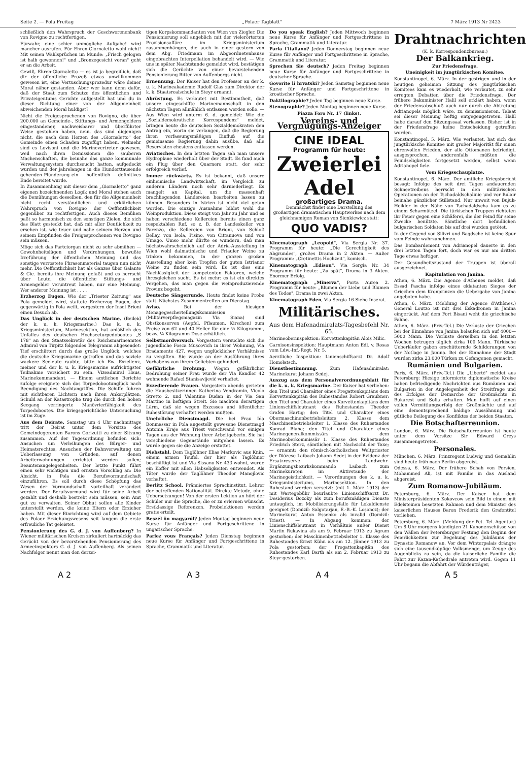Seite 2. — Pola Freitag „Polaer Tagblatt" 7 März 1913 Nr 2423
schließlich den Wahrspruch der Geschworenenbank von Rovigno zu rechtfertigen.
Fürwahr, eine schier unmögliche Aufgabe! wird mancher ausrufen. Für Ehren-Giornaletto wohl nicht! Mit seinen Wahlsprüchen im Munde: „Frisch gelogen ist halb gewonnen!" und „Bronzegesicht voran" geht er an die Arbeit.
Gewiß, Ehren-Giornaletto — es ist ja begreiflich, daß dir der öffentliche Prozeß etwas unwillkommen gewesen ist, eine Vertuschungsprozedur wäre deiner Moral näher gestanden. Aber wer kann denn dafür, daß der Staat zum Schutze des öffentlichen und Privateigentums Gerichte aufgestellt hat und du in dieser Richtung einer von der Allgemeinheit abweichenden Moral huldigst?
Nicht die Freigesprochenen von Rovigno, die über 200.000 an Gemeinde-, Stiftungs- und Armengeldern eingestandener, nachweisbarer und überführter Weise gestohlen haben, nein, das sind diejenigen nicht, die nach dem Herzen des „Giornaletto" der Gemeinde einen Schaden zugefügt haben, vielmehr sind es Lovisoni und die Marinevertreter gewesen, weil nach ihren Demissionen die sauberen Machenschaften, die beinahe das ganze kommunale Verwaltungssystem durchseucht hatten, aufgedeckt wurden und der jahrelangen in die Hunderttausende gehenden Plünderung ein — hoffentlich — definitives Ende bereitet wurde.
In Zusammenhang mit dieser dem „Giornaletto" ganz eigenen bezeichnenden Logik und Moral stehen auch die Bemühungen desselben, den für die Allgemeinheit nicht recht verständlichen und erklärlichen Wahrspruch von Rovigno der Oeffentlichkeit gegenüber zu rechtfertigen. Auch dieses Bemühen paßt so harmonisch zu den sonstigen Zielen, die sich das Blatt gesteckt hat, daß mit aller Deutlichkeit zu ersehen ist, wie teuer und nahe seinem Herzen und seinem Empfinden die Freigesprochenen von Rovigno sein müssen.
Möge sich das Parteiorgan nicht zu sehr abmühen — Gewohnheitslügen und Verdrehungen, bewußte Irreführung der öffentlichen Meinung und das sonstige verrostete Phrasenmaterial taugen nun nicht mehr. Die Oeffentlichkeit hat als Ganzes über Galante & Cie. bereits ihre Meinung gefaßt und es herrscht über Leute, die öffentliche Stiftungs- und Armengelder veruntreut haben, nur eine Meinung. Wer anderer Meinung ist . . . .
Erzherzog Eugen. Wie der „Triester Zeitung" aus Pola gemeldet wird, stattete Erzherzog Eugen, der gegenwärtig in Pola weilt, vorgestern der Insel Brioni einen Besuch ab.
Das Unglück in der deutschen Marine. (Beileid der k. u. k. Kriegsmarine.) Das k. u. k. Kriegsministerium, Marinesektion, hat anläßlich des Unfalles des deutschen Hochseetorpedobootes „S 178" an den Staatssekretär des Reichsmarineamtes Admiral von Tirpitz folgendes Telegramm abgesendet: Tief erschüttert durch das große Unglück, welches die deutsche Kriegsmarine getroffen und das soviele wackere Seeleute raubte, bitte ich Ew. Exzellenz, meiner und der k. u. k. Kriegsmarine aufrichtigster Teilnahme versichert zu sein. Vizeadmiral Haus, Marinekommandant. — Einem amtlichen Berichte zufolge ereignete sich das Torpedobootunglück nach Beendigung des Nachtangriffes. Die Schiffe fuhren mit sichtbaren Lichtern nach ihren Ankerplätzen. Schuld an der Katastrophe trug die durch den hohen Seegang verringerte Manövrierfähigkeit des Torpedobootes. Die kriegsgerichtliche Untersuchung ist im Zuge.
Aus dem Beirate. Samstag um 4 Uhr nachmittags tritt der Beirat unter dem Vorsitze des Gemeindegerenten Barons Gorizutti zu einer Sitzung zusammen. Auf der Tagesordnung befinden sich: Ansuchen um Verleihungen des Bürger- und Heimatsrechtes, Ansuchen der Bahnverwaltung um Ueberlassung von Gründen, auf denen Arbeiterwohnungen errichtet werden sollen; Beamtenangelegenheiten. Der letzte Punkt führt einen sehr wichtigen und ernsten Vorschlag an: Die Absicht, in Pola die Berufsvormundschaft einzuführen. Es soll durch diese Schöpfung das Wesen der Vormundschaft vorteilhaft verändert werden. Der Berufsvormund wird für seine Arbeit gezahlt und deshalb bestrebt sein müssen, sein Amt gut zu verwalten. Seiner Obhut sollen alle Kinder unterstellt werden, die keine Eltern oder Erzieher haben. Mit dieser Einrichtung wird auf dem Gebiete des Polaer Erziehungswesens seit langem die erste erfreuliche Tat geleistet.
Pensionierung des G. d. J. von Auffenberg? In Wiener militärischen Kreisen zirkuliert hartnäckig das Gerücht von der bevorstehenden Pensionierung des Armeeinspektors G. d. J. von Auffenberg. Als seinen Nachfolger nennt man den derzei-
tigen Korpskommandanten von Wien von Ziegler. Die Pensionierung soll angeblich mit der vielerörterten Provisionsaffäre im Kriegsministerium zusammenhängen, die auch in einer gestern von dem Abg. Friedmann im Abgeordnetenhause eingebrachten Interpellation behandelt wird. — Wie uns in später Nachtstunde gemeldet wird, bestätigen sich die Gerüchte von einer bevorstehenden Pensionierung Ritter von Auffenbergs nicht.
Ernennung. Der Kaiser hat den Professor an der k. u. k. Marineakademie Rudolf Glas zum Direktor der k. k. Staatsrealschule in Steyr ernannt.
Abrüstung. Es verlautet mit Bestimmtheit, daß unsere eingeschiffte Marinemannschaft in den nächsten Tagen allmählich entlassen werden solle. — Aus Wien wird unterm 6. d. gemeldet: Wie die „Sozialdemokratische Korrespondenz" meldet, bringen heute die deutschen Sozialdemokraten den Antrag ein, worin sie verlangen, daß die Regierung ihren verfassungsmäßigen Einfluß auf die gemeinsame Regierung dahin ausübe, daß alle Reservisten ehestens entlassen werden.
Aviatisches. In den letzten Tagen sah man unsere Hydroplane wiederholt über der Stadt. Es fand auch ein Flug über den Quarnero statt, der sehr erfolgreich verlief.
Immer rückwärts. Es ist bekannt, daß unsere einheimische Landwirtschaft, im Vergleich zu anderen Ländern noch sehr darniederliegt. Es mangelt an Kapital, um die massenhaft brachliegenden Ländereien bearbeiten lassen zu können. Besonders in Istrien ist nicht viel getan worden. Die einzige Ausnahme bildet wohl die Weinproduktion. Diese steigt von Jahr zu Jahr und es haben verschiedene Kellereien bereits einen ganz respektablen Ruf, so z. B. der Landeskeller von Parenzo, die Kellereien von Brioni, von Schloß Bellay, von Isola, Pisino, von Cittanuova und von Umago. Umso mehr dürfte es wundern, daß man höchstwahrscheinlich auf der Adria-Ausstellung in Wien wohl dalmatinische und Friauler Weine zu trinken bekommen, in der ganzen großen Ausstellung aber kein Tropfen der guten Istrianer Weine zu finden sein wird. Es ist dies eine Nachlässigkeit der kompetenten Faktoren, welche ihresgleichen sucht. Es ist mehr: es ist ein direktes Vergehen, das man gegen die weinproduzierende Provinz begeht.
Deutsche Sängerrunde. Heute findet keine Probe statt. Nächstes Zusammentreffen am Dienstag.
Aviso. Bei der hiesigen Menagegeschertellungskommission (Militärverpflegsmagazin Via Siana) sind Obstkonserven (Aepfel, Pflaumen, Kirschen) zum Preise von 62 und 40 Heller für eine ½ Kilogramm-, bezw. ¼ Kilogramm-Dose erhältlich.
Selbstmordversuch. Vorgestern versuchte sich die jugendliche Fosca Muscovich in ihrer Wohnung, Via Bradamente 427, wegen unglücklicher Verhältnisse zu vergiften. Sie wurde an der Ausführung ihres Vorhabens von ihrem Geliebten gehindert.
Gefährliche Drohung. Wegen gefährlicher Bedrohung seiner Frau wurde der Via Kandler 42 wohnende Rafael Stanisavljević verhaftet.
Exzedierende Frauen. Vorgestern abends gerieten die Hausbesitzerinnen Katherina Vendramin, Vicolo Stretto 2, und Valentine Budan in der Via San Martino in heftigen Streit. Sie machten derartigen Lärm, daß sie wegen Exzesses und öffentlicher Ruhestörung verhaftet werden mußten.
Unehrliche Dienstmagd. Die bei Frau Ida Bonmassar in Pola angestellt gewesene Dienstmagd Antonia Kraje aus Triest verschwand vor einigen Tagen aus der Wohnung ihrer Arbeitgeberin. Sie hat verschiedene Gegenstände mitgehen lassen. Es wurde gegen sie die Anzeige erstattet.
Diebstahl. Dem Taglöhner Elias Markovic aus Knin, einem armen Teufel, der hier als Taglöhner beschäftigt ist und Via Sissano Nr. 433 wohnt, wurde ein Koffer mit allen Habseligkeiten entwendet. Als Täter wurde der Taglöhner Theodor Manojlovic verhaftet.
Berlitz School. Prämiiertes Sprachinstitut. Lehrer der betreffenden Nationalität. Direkte Metode, ohne Uebersetzungen! Von der ersten Lektion an hört der Schüler nur die Sprache, die er zu erlernen wünscht. Erstklassige Referenzen. Probelektionen werden gratis erteilt.
Beszél ön magyarúl? Jeden Montag beginnen neue Kurse für Anfänger und Fortgeschrittene in ungarischer Sprache.
Parlez vous Français? Jeden Dienstag beginnen neue Kurse für Anfänger und Fortgeschrittene in Sprache, Grammatik und Literatur.
Do you speak English? Jeden Mittwoch beginnen neue Kurse für Anfänger und Fortgeschrittene in Sprache, Grammatik und Literatur.
Parla l'italiano? Jeden Donnerstag beginnen neue Kurse für Anfänger und Fortgeschrittene in Sprache, Grammatik und Literatur.
Sprechen Sie deutsch? Jeden Freitag beginnen neue Kurse für Anfänger und Fortgeschrittene in deutscher Sprache.
Govorite li hrvatski? Jeden Samstag beginnen neue Kurse für Anfänger und Fortgeschrittene in kroatischer Sprache.
Daktilographie? Jeden Tag beginnen neue Kurse.
Stenographie? Jeden Montag beginnen neue Kurse.
Piazza Foro Nr. 17 (links).
Vereins- und Vergnügungs-Anzeiger
CINE IDEAL
Programm für heute:
Zweierlei Adel
großartiges Drama.
Demnächst findet eine Darstellung des großartigen dramatischen Hauptwerkes nach dem gleichnamigen Roman von Sienkiewicz statt:
QUO VADIS?
Kinematograph „Leopold", Via Sergia Nr. 37. Programm für heute: „Die Gerechtigkeit des Abgrundes", großes Drama in 2 Akten. — Außer Programm: „Cretinettis Hochzeit", komisch.
Kinematograph „Edison", Via Sergia Nr. 34 Programm für heute: „Zu spät", Drama in 3 Akten. Enormer Erfolg.
Kinematograph „Minerva", Porta Aurea 2. Programm für heute: „Blumen der Liebe und Blumen des Todes", Drama in zwei Akten.
Kinematograph Eden, Via Sergia 16 Siehe Inserat.
Militärisches.
Aus dem Hafenadmiralats-Tagesbefehl Nr. 65.
Marineoberinspektion: Korvettenkapitän Alois Milic.
Garnisonsinspektion: Hauptmann Anton Edl. v. Rosas vom Ldw.-Inf.-Regt. Nr. 5.
Aerztliche Inspektion: Linienschiffsarzt Dr. Adolf Homolatsch.
Dienstbestimmung. Zum Hafenadmiralat: Marinekurat Johann Sedej.
Auszug aus dem Personalverordnungsblatt für die k. u. k. Kriegsmarine. Der Kaiser hat verliehen: den Titel und Charakter eines Fregattenkapitäns dem Korvettenkapitän des Ruhestandes Robert Graubner; den Titel und Charakter eines Korvettenkapitäns dem Linienschiffsleutnant des Ruhestandes Theodor Grafen Hartig; den Titel und Charakter eines Obermaschinenbetriebsleiters 2. Klasse dem Maschinenbetriebsleiter 1. Klasse des Ruhestandes Konrad Blaha; den Titel und Charakter eines Marinegeneralkommissärs dem Marineoberkommissär 1. Klasse des Ruhestandes Friedrich Sterz, sämtlichen mit Nachsicht der Taxe; — ernannt: den römisch-katholischen Weltpriester der Diözese Laibach Johann Sedej in der Evidenz der Ersatzreserve beim Landwehr-Ergänzungsbezirkskommando Laibach zum Marinekuraten im Aktivstande der Marinegeistlichkeit. — Verordnungen des k. u. k. Kriegsministeriums, Marinesektion. In den Ruhestand werden versetzt: (mit 1. März 1913) der mit Wartegebühr beurlaubte Linienschiffsarzt Dr. Desiderius Bozoky als zum berufsmäßigen Dienste untauglich, im Mobilisierungsfalle für Lokaldienste geeignet (Domizil: Salgotarjan, E.-B.-K. Losoncz); der Marinekurat Anton Essenko als invalid (Domizil: Triest). — In Abgang kommen: der Linienschiffsleutnant in Verhältnis außer Dienst Martin Rukavina als am 9. Februar 1913 zu Agram gestorben; der Maschinenbetriebsleiter 1. Klasse des Ruhestandes Ernst Kühn als am 12. Jänner 1913 zu Pola gestorben; der Fregattenkapitän des Ruhestandes Karl Barth als am 2. Februar 1913 zu Steyr gestorben.
Drahtnachrichten
(K. k. Korrespondenzbureau.)
Der Balkankrieg.
Zur Friedensfrage.
Uneinigkeit im jungtürkischen Komitee.
Konstantinopel, 6. März. In der gestrigen und in der heutigen geheimen Sitzung des jungtürkischen Komitees kam es wiederholt, wie verlautet, zu sehr erregten Debatten über die Friedensfrage. Der frühere Bakuminister Halil soll erklärt haben, wenn der Friedensabschluß auch nur durch die Abtretung Adrianopels möglich wäre, zu demissionieren. Talaat sei dieser Meinung heftig entgegengetreten. Halil habe darauf den Sitzungssaal verlassen. Bisher ist in der Friedensfrage keine Entscheidung getroffen worden.
Konstantinopel, 5. März. Wie verlautet, hat sich das jungtürkische Komitee mit großer Majorität für einen ehrenvollen Frieden, der alle Ottomanen befriedigt, ausgesprochen, anderenfalls müßten die Feindseligkeiten fortgesetzt werden, selbst wenn Adrianopel fiele.
Vom Kriegsschauplatze.
Konstantinopel, 6. März. Der amtliche Kriegsbericht besagt: Infolge des seit drei Tagen andauernden Schneetreibens herrscht in den militärischen Operationen an der Tschadaldschalinie und vor Bulair beinahe gänzlicher Stillstand. Nur unweit von Bujuk-Heikler in der Nähe von Tschadaldscha kam es zu einem Scharmützel. Die türkischen Truppen richteten ihr Feuer gegen eine Schäferei, die der Feind für seine Zwecke benützte. Sämtliche dort befindlichen bulgarischen Soldaten bis auf drei wurden getötet.
In der Gegend von Silivri und Bagdsche ist keine Spur vom Feinde wahrzunehmen.
Das Bombardement von Adrianopel dauerte in den drei letzten Tagen fort, doch war es nur am dritten Tage etwas heftiger.
Der Gesundheitszustand der Truppen ist überall ausgezeichnet.
Kapitulation von Janina.
Athen, 6. März. Die Agence d'Athènes meldet, daß Essad Pascha infolge eines eklatanten Sieges der Griechen dem Kronprinzen die Uebergabe von Janina angeboten habe.
Athen, 6. März. (Meldung der Agence d'Athènes.) General Loutzo ist mit drei Eskadronen in Janina eingerückt. Auf dem Fort Bisani weht die griechische Fahne.
Athen, 6. März. (Priv.-Tel.) Die Verluste der Griechen bei der Einnahme von Janina belaufen sich auf 4000—5000 Mann. Die Verluste derselben in den letzten Wochen betrugen täglich zirka 100 Mann. Türkische Ueberläufer gaben erschütternde Schilderungen von der Notlage in Janina. Bei der Einnahme der Stadt wurden zirka 23.000 Türken zu Gefangenen gemacht.
Rumänien und Bulgarien.
Paris, 6. März. (Priv.-Tel.) Die „Liberté" meldet aus Petersburg: Hiesige informierte diplomatische Kreise haben befriedigende Nachrichten aus Rumänien und Bulgarien in der Angelegenheit der Streitfrage und des Erfolges der Demarche der Großmächte in Bukarest und Sofia erhalten. Man hofft auf einen vollen Vermittlungserfolg der Großmächte und auf eine dementsprechend baldige Aussöhnung und gütliche Beilegung des Konfliktes der beiden Staaten.
Die Botschafterreunion.
London, 6. März. Die Botschafterreunion ist heute unter dem Vorsitze Sir Edward Greys zusammengetreten.
Personales.
München, 6. März. Prinzregent Ludwig und Gemahlin sind heute früh nach Berlin abgereist.
Odessa, 6. März. Der frühere Schah von Persien, Mohammed Ali, ist mit Familie in das Ausland abgereist.
Zum Romanow-Jubiläum.
Petersburg, 6. März. Der Kaiser hat dem Ministerpräsidenten Kokovcow sein Bild in einem mit Edelsteinen besetzten Rahmen und dem Minister des kaiserlichen Hauses Baron Frederik den Grafentitel verliehen.
Petersburg, 6. März. (Meldung der Pet. Tel.-Agentur.) Um 8 Uhr morgens kündigten 21 Kanonenschüsse von den Wällen der Petersburger Festung den Beginn der Feierlichkeiten zur Begehung des Jubiläums der Dynastie Romanow an. Vor dem Winterpalais drängte sich eine tausendköpfige Volksmenge, um Zeuge des Augenblicks zu sein, da die kaiserliche Familie die Fahrt zur Kazan-Kathedrale antreten wird. Gegen 11 Uhr begann die Abfahrt der Würdenträger,
A 2 A 3 A 4 A 5